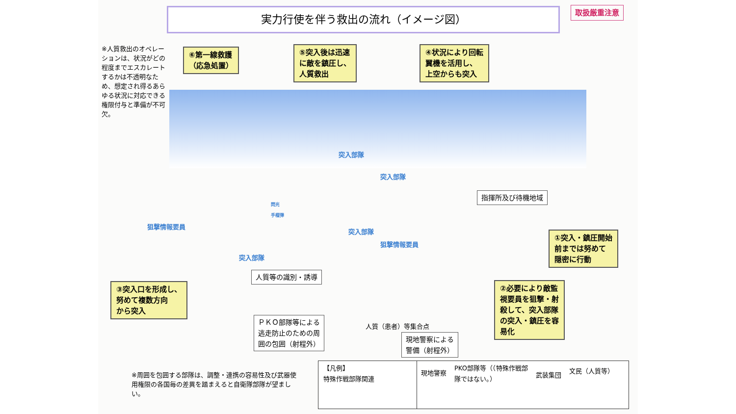実力行使を伴う救出の流れ（イメージ図） 取扱厳重注意
※人質救出のオペレーションは、状況がどの程度までエスカレートするかは不透明なため、想定され得るあらゆる状況に対応できる権限付与と準備が不可欠。
⑥第一線救護
（応急処置）
⑤突入後は迅速
に敵を鎮圧し、
人質救出
④状況により回転
翼機を活用し、
上空からも突入
突入部隊
突入部隊
指揮所及び待機地域
閃光
手榴弾
狙撃情報要員
突入部隊
狙撃情報要員
突入部隊
①突入・鎮圧開始
前までは努めて
隠密に行動
人質等の識別・誘導
③突入口を形成し、
努めて複数方向
から突入
②必要により敵監
視要員を狙撃・射
殺して、突入部隊
の突入・鎮圧を容
易化
ＰＫＯ部隊等による
逃走防止のための周
囲の包囲（射程外）
人質（患者）等集合点
現地警察による
警備（射程外）
※周囲を包囲する部隊は、調整・連携の容易性及び武器使用権限の各国毎の差異を踏まえると自衛隊部隊が望ましい。
【凡例】
特殊作戦部隊関連
現地警察
PKO部隊等（（特殊作戦部隊ではない。）
武装集団
文民（人質等）